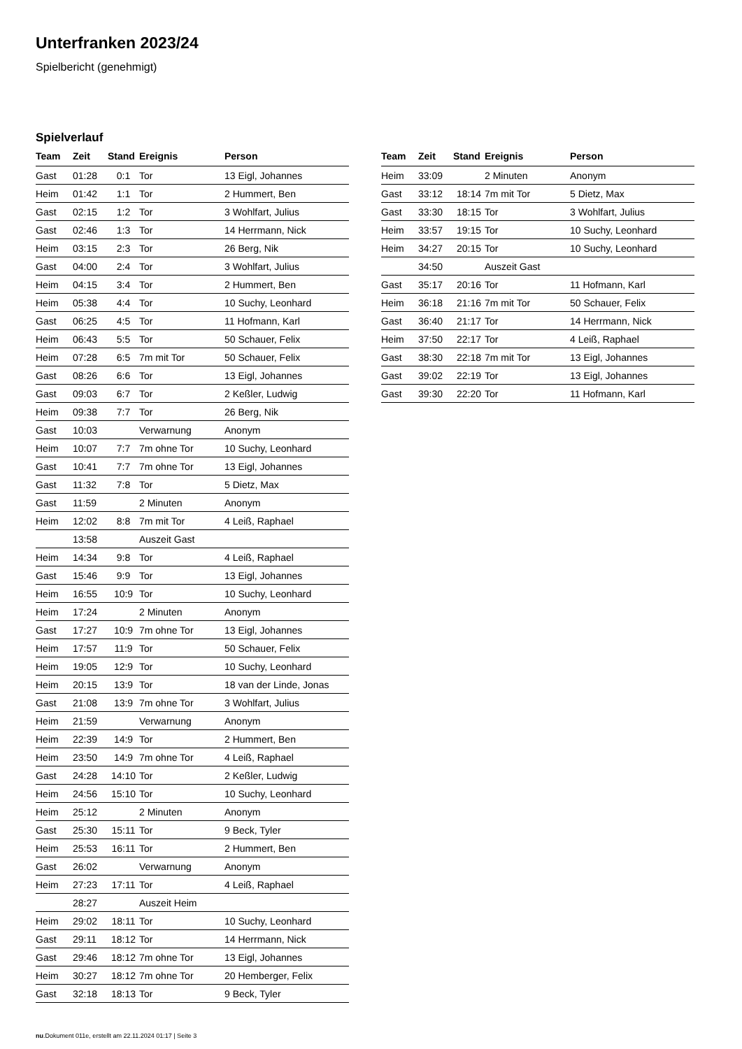Unterfranken 2023/24
Spielbericht (genehmigt)
Spielverlauf
| Team | Zeit | Stand | Ereignis | Person |
| --- | --- | --- | --- | --- |
| Gast | 01:28 | 0:1 | Tor | 13 Eigl, Johannes |
| Heim | 01:42 | 1:1 | Tor | 2 Hummert, Ben |
| Gast | 02:15 | 1:2 | Tor | 3 Wohlfart, Julius |
| Gast | 02:46 | 1:3 | Tor | 14 Herrmann, Nick |
| Heim | 03:15 | 2:3 | Tor | 26 Berg, Nik |
| Gast | 04:00 | 2:4 | Tor | 3 Wohlfart, Julius |
| Heim | 04:15 | 3:4 | Tor | 2 Hummert, Ben |
| Heim | 05:38 | 4:4 | Tor | 10 Suchy, Leonhard |
| Gast | 06:25 | 4:5 | Tor | 11 Hofmann, Karl |
| Heim | 06:43 | 5:5 | Tor | 50 Schauer, Felix |
| Heim | 07:28 | 6:5 | 7m mit Tor | 50 Schauer, Felix |
| Gast | 08:26 | 6:6 | Tor | 13 Eigl, Johannes |
| Gast | 09:03 | 6:7 | Tor | 2 Keßler, Ludwig |
| Heim | 09:38 | 7:7 | Tor | 26 Berg, Nik |
| Gast | 10:03 | | Verwarnung | Anonym |
| Heim | 10:07 | 7:7 | 7m ohne Tor | 10 Suchy, Leonhard |
| Gast | 10:41 | 7:7 | 7m ohne Tor | 13 Eigl, Johannes |
| Gast | 11:32 | 7:8 | Tor | 5 Dietz, Max |
| Gast | 11:59 | | 2 Minuten | Anonym |
| Heim | 12:02 | 8:8 | 7m mit Tor | 4 Leiß, Raphael |
| | 13:58 | | Auszeit Gast | |
| Heim | 14:34 | 9:8 | Tor | 4 Leiß, Raphael |
| Gast | 15:46 | 9:9 | Tor | 13 Eigl, Johannes |
| Heim | 16:55 | 10:9 | Tor | 10 Suchy, Leonhard |
| Heim | 17:24 | | 2 Minuten | Anonym |
| Gast | 17:27 | 10:9 | 7m ohne Tor | 13 Eigl, Johannes |
| Heim | 17:57 | 11:9 | Tor | 50 Schauer, Felix |
| Heim | 19:05 | 12:9 | Tor | 10 Suchy, Leonhard |
| Heim | 20:15 | 13:9 | Tor | 18 van der Linde, Jonas |
| Gast | 21:08 | 13:9 | 7m ohne Tor | 3 Wohlfart, Julius |
| Heim | 21:59 | | Verwarnung | Anonym |
| Heim | 22:39 | 14:9 | Tor | 2 Hummert, Ben |
| Heim | 23:50 | 14:9 | 7m ohne Tor | 4 Leiß, Raphael |
| Gast | 24:28 | 14:10 | Tor | 2 Keßler, Ludwig |
| Heim | 24:56 | 15:10 | Tor | 10 Suchy, Leonhard |
| Heim | 25:12 | | 2 Minuten | Anonym |
| Gast | 25:30 | 15:11 | Tor | 9 Beck, Tyler |
| Heim | 25:53 | 16:11 | Tor | 2 Hummert, Ben |
| Gast | 26:02 | | Verwarnung | Anonym |
| Heim | 27:23 | 17:11 | Tor | 4 Leiß, Raphael |
| | 28:27 | | Auszeit Heim | |
| Heim | 29:02 | 18:11 | Tor | 10 Suchy, Leonhard |
| Gast | 29:11 | 18:12 | Tor | 14 Herrmann, Nick |
| Gast | 29:46 | 18:12 | 7m ohne Tor | 13 Eigl, Johannes |
| Heim | 30:27 | 18:12 | 7m ohne Tor | 20 Hemberger, Felix |
| Gast | 32:18 | 18:13 | Tor | 9 Beck, Tyler |
| Team | Zeit | Stand | Ereignis | Person |
| --- | --- | --- | --- | --- |
| Heim | 33:09 | | 2 Minuten | Anonym |
| Gast | 33:12 | 18:14 | 7m mit Tor | 5 Dietz, Max |
| Gast | 33:30 | 18:15 | Tor | 3 Wohlfart, Julius |
| Heim | 33:57 | 19:15 | Tor | 10 Suchy, Leonhard |
| Heim | 34:27 | 20:15 | Tor | 10 Suchy, Leonhard |
| | 34:50 | | Auszeit Gast | |
| Gast | 35:17 | 20:16 | Tor | 11 Hofmann, Karl |
| Heim | 36:18 | 21:16 | 7m mit Tor | 50 Schauer, Felix |
| Gast | 36:40 | 21:17 | Tor | 14 Herrmann, Nick |
| Heim | 37:50 | 22:17 | Tor | 4 Leiß, Raphael |
| Gast | 38:30 | 22:18 | 7m mit Tor | 13 Eigl, Johannes |
| Gast | 39:02 | 22:19 | Tor | 13 Eigl, Johannes |
| Gast | 39:30 | 22:20 | Tor | 11 Hofmann, Karl |
nu.Dokument 011e, erstellt am 22.11.2024 01:17 | Seite 3